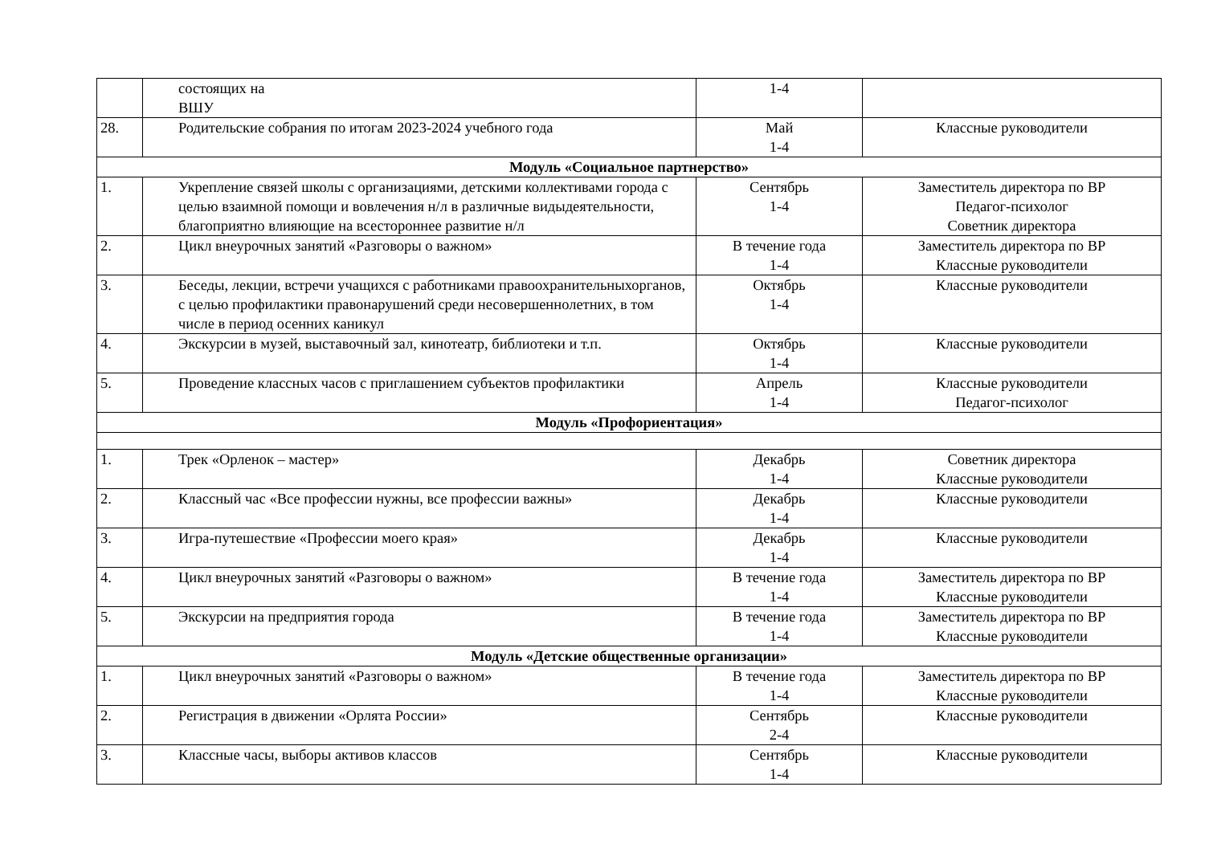| | состоящих на ВШУ | 1-4 | |
| 28. | Родительские собрания по итогам 2023-2024 учебного года | Май 1-4 | Классные руководители |
| Модуль «Социальное партнерство» | | | |
| 1. | Укрепление связей школы с организациями, детскими коллективами города с целью взаимной помощи и вовлечения н/л в различные видыдеятельности, благоприятно влияющие на всестороннее развитие н/л | Сентябрь 1-4 | Заместитель директора по ВР Педагог-психолог Советник директора |
| 2. | Цикл внеурочных занятий «Разговоры о важном» | В течение года 1-4 | Заместитель директора по ВР Классные руководители |
| 3. | Беседы, лекции, встречи учащихся с работниками правоохранительныхорганов, с целью профилактики правонарушений среди несовершеннолетних, в том числе в период осенних каникул | Октябрь 1-4 | Классные руководители |
| 4. | Экскурсии в музей, выставочный зал, кинотеатр, библиотеки и т.п. | Октябрь 1-4 | Классные руководители |
| 5. | Проведение классных часов с приглашением субъектов профилактики | Апрель 1-4 | Классные руководители Педагог-психолог |
| Модуль «Профориентация» | | | |
| 1. | Трек «Орленок – мастер» | Декабрь 1-4 | Советник директора Классные руководители |
| 2. | Классный час «Все профессии нужны, все профессии важны» | Декабрь 1-4 | Классные руководители |
| 3. | Игра-путешествие «Профессии моего края» | Декабрь 1-4 | Классные руководители |
| 4. | Цикл внеурочных занятий «Разговоры о важном» | В течение года 1-4 | Заместитель директора по ВР Классные руководители |
| 5. | Экскурсии на предприятия города | В течение года 1-4 | Заместитель директора по ВР Классные руководители |
| Модуль «Детские общественные организации» | | | |
| 1. | Цикл внеурочных занятий «Разговоры о важном» | В течение года 1-4 | Заместитель директора по ВР Классные руководители |
| 2. | Регистрация в движении «Орлята России» | Сентябрь 2-4 | Классные руководители |
| 3. | Классные часы, выборы активов классов | Сентябрь 1-4 | Классные руководители |